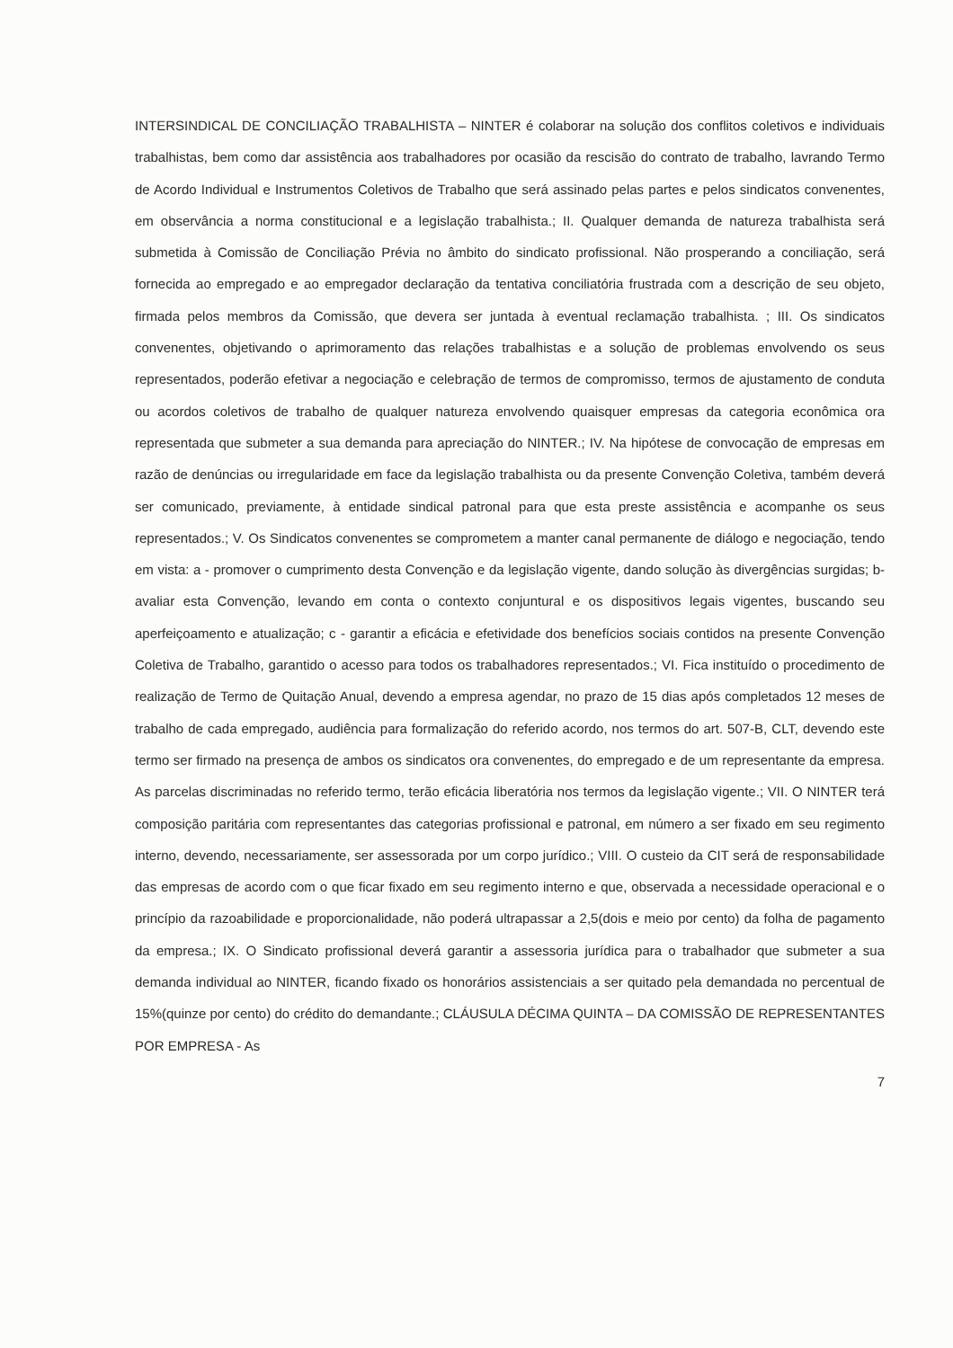INTERSINDICAL DE CONCILIAÇÃO TRABALHISTA – NINTER é colaborar na solução dos conflitos coletivos e individuais trabalhistas, bem como dar assistência aos trabalhadores por ocasião da rescisão do contrato de trabalho, lavrando Termo de Acordo Individual e Instrumentos Coletivos de Trabalho que será assinado pelas partes e pelos sindicatos convenentes, em observância a norma constitucional e a legislação trabalhista.; II. Qualquer demanda de natureza trabalhista será submetida à Comissão de Conciliação Prévia no âmbito do sindicato profissional. Não prosperando a conciliação, será fornecida ao empregado e ao empregador declaração da tentativa conciliatória frustrada com a descrição de seu objeto, firmada pelos membros da Comissão, que devera ser juntada à eventual reclamação trabalhista. ; III. Os sindicatos convenentes, objetivando o aprimoramento das relações trabalhistas e a solução de problemas envolvendo os seus representados, poderão efetivar a negociação e celebração de termos de compromisso, termos de ajustamento de conduta ou acordos coletivos de trabalho de qualquer natureza envolvendo quaisquer empresas da categoria econômica ora representada que submeter a sua demanda para apreciação do NINTER.; IV. Na hipótese de convocação de empresas em razão de denúncias ou irregularidade em face da legislação trabalhista ou da presente Convenção Coletiva, também deverá ser comunicado, previamente, à entidade sindical patronal para que esta preste assistência e acompanhe os seus representados.; V. Os Sindicatos convenentes se comprometem a manter canal permanente de diálogo e negociação, tendo em vista: a - promover o cumprimento desta Convenção e da legislação vigente, dando solução às divergências surgidas; b- avaliar esta Convenção, levando em conta o contexto conjuntural e os dispositivos legais vigentes, buscando seu aperfeiçoamento e atualização; c - garantir a eficácia e efetividade dos benefícios sociais contidos na presente Convenção Coletiva de Trabalho, garantido o acesso para todos os trabalhadores representados.; VI. Fica instituído o procedimento de realização de Termo de Quitação Anual, devendo a empresa agendar, no prazo de 15 dias após completados 12 meses de trabalho de cada empregado, audiência para formalização do referido acordo, nos termos do art. 507-B, CLT, devendo este termo ser firmado na presença de ambos os sindicatos ora convenentes, do empregado e de um representante da empresa. As parcelas discriminadas no referido termo, terão eficácia liberatória nos termos da legislação vigente.; VII. O NINTER terá composição paritária com representantes das categorias profissional e patronal, em número a ser fixado em seu regimento interno, devendo, necessariamente, ser assessorada por um corpo jurídico.; VIII. O custeio da CIT será de responsabilidade das empresas de acordo com o que ficar fixado em seu regimento interno e que, observada a necessidade operacional e o princípio da razoabilidade e proporcionalidade, não poderá ultrapassar a 2,5(dois e meio por cento) da folha de pagamento da empresa.; IX. O Sindicato profissional deverá garantir a assessoria jurídica para o trabalhador que submeter a sua demanda individual ao NINTER, ficando fixado os honorários assistenciais a ser quitado pela demandada no percentual de 15%(quinze por cento) do crédito do demandante.; CLÁUSULA DÉCIMA QUINTA – DA COMISSÃO DE REPRESENTANTES POR EMPRESA - As
7